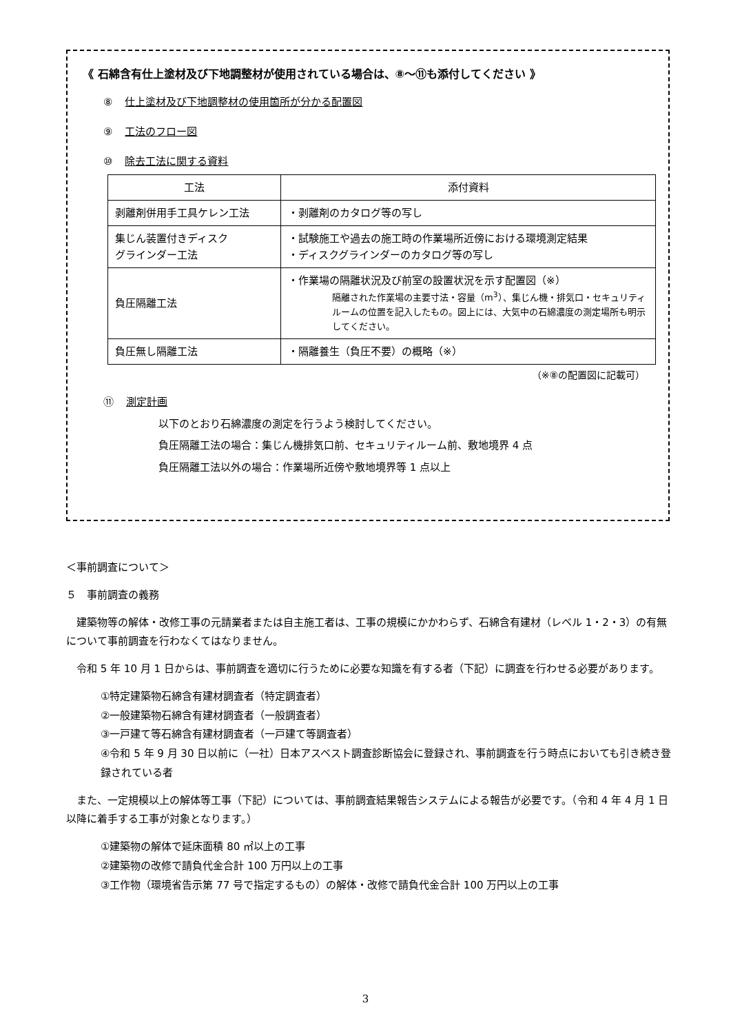《 石綿含有仕上塗材及び下地調整材が使用されている場合は、⑧～⑪も添付してください 》
⑧ 仕上塗材及び下地調整材の使用箇所が分かる配置図
⑨ 工法のフロー図
⑩ 除去工法に関する資料
| 工法 | 添付資料 |
| --- | --- |
| 剥離剤併用手工具ケレン工法 | ・剥離剤のカタログ等の写し |
| 集じん装置付きディスク グラインダー工法 | ・試験施工や過去の施工時の作業場所近傍における環境測定結果 ・ディスクグラインダーのカタログ等の写し |
| 負圧隔離工法 | ・作業場の隔離状況及び前室の設置状況を示す配置図（※） 隔離された作業場の主要寸法・容量（m<sup>3</sup>）、集じん機・排気口・セキュリティルームの位置を記入したもの。図上には、大気中の石綿濃度の測定場所も明示してください。 |
| 負圧無し隔離工法 | ・隔離養生（負圧不要）の概略（※） |
（※⑧の配置図に記載可）
⑪ 測定計画
以下のとおり石綿濃度の測定を行うよう検討してください。
負圧隔離工法の場合：集じん機排気口前、セキュリティルーム前、敷地境界 4 点
負圧隔離工法以外の場合：作業場所近傍や敷地境界等 1 点以上
＜事前調査について＞
５　事前調査の義務
　建築物等の解体・改修工事の元請業者または自主施工者は、工事の規模にかかわらず、石綿含有建材（レベル 1・2・3）の有無について事前調査を行わなくてはなりません。
　令和 5 年 10 月 1 日からは、事前調査を適切に行うために必要な知識を有する者（下記）に調査を行わせる必要があります。
①特定建築物石綿含有建材調査者（特定調査者）
②一般建築物石綿含有建材調査者（一般調査者）
③一戸建て等石綿含有建材調査者（一戸建て等調査者）
④令和 5 年 9 月 30 日以前に（一社）日本アスベスト調査診断協会に登録され、事前調査を行う時点においても引き続き登録されている者
　また、一定規模以上の解体等工事（下記）については、事前調査結果報告システムによる報告が必要です。（令和 4 年 4 月 1 日以降に着手する工事が対象となります。）
①建築物の解体で延床面積 80 ㎡以上の工事
②建築物の改修で請負代金合計 100 万円以上の工事
③工作物（環境省告示第 77 号で指定するもの）の解体・改修で請負代金合計 100 万円以上の工事
3